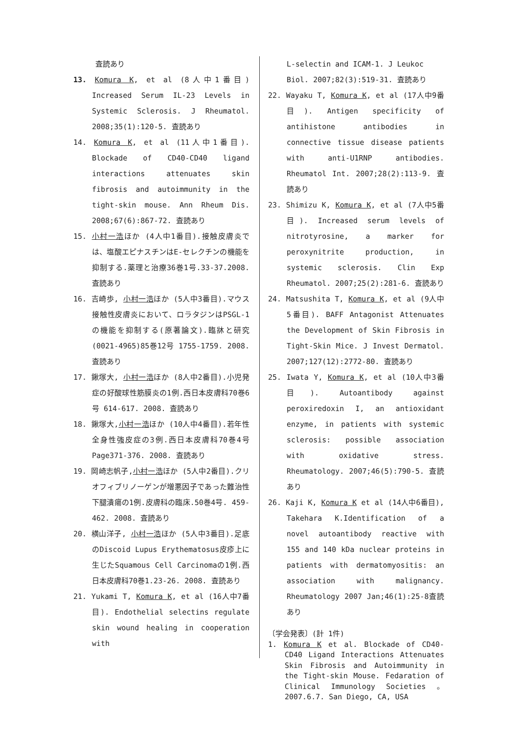査読あり
13. Komura K, et al (8人中1番目) Increased Serum IL-23 Levels in Systemic Sclerosis. J Rheumatol. 2008;35(1):120-5. 査読あり
14. Komura K, et al (11人中1番目). Blockade of CD40-CD40 ligand interactions attenuates skin fibrosis and autoimmunity in the tight-skin mouse. Ann Rheum Dis. 2008;67(6):867-72. 査読あり
15. 小村一浩ほか (4人中1番目).接触皮膚炎では、塩酸エピナスチンはE-セレクチンの機能を抑制する.薬理と治療36巻1号.33-37.2008.査読あり
16. 吉崎歩, 小村一浩ほか (5人中3番目).マウス接触性皮膚炎において、ロラタジンはPSGL-1の機能を抑制する(原著論文).臨牀と研究(0021-4965)85巻12号 1755-1759. 2008. 査読あり
17. 鍬塚大, 小村一浩ほか (8人中2番目).小児発症の好酸球性筋膜炎の1例.西日本皮膚科70巻6号 614-617. 2008. 査読あり
18. 鍬塚大,小村一浩ほか (10人中4番目).若年性全身性強皮症の3例.西日本皮膚科70巻4号 Page371-376. 2008. 査読あり
19. 岡崎志帆子,小村一浩ほか (5人中2番目).クリオフィブリノーゲンが増悪因子であった難治性下腿潰瘍の1例.皮膚科の臨床.50巻4号. 459-462. 2008. 査読あり
20. 横山洋子, 小村一浩ほか (5人中3番目).足底のDiscoid Lupus Erythematosus皮疹上に生じたSquamous Cell Carcinomaの1例.西日本皮膚科70巻1.23-26. 2008. 査読あり
21. Yukami T, Komura K, et al (16人中7番目). Endothelial selectins regulate skin wound healing in cooperation with
L-selectin and ICAM-1. J Leukoc Biol. 2007;82(3):519-31. 査読あり
22. Wayaku T, Komura K, et al (17人中9番目). Antigen specificity of antihistone antibodies in connective tissue disease patients with anti-U1RNP antibodies. Rheumatol Int. 2007;28(2):113-9. 査読あり
23. Shimizu K, Komura K, et al (7人中5番目). Increased serum levels of nitrotyrosine, a marker for peroxynitrite production, in systemic sclerosis. Clin Exp Rheumatol. 2007;25(2):281-6. 査読あり
24. Matsushita T, Komura K, et al (9人中5番目). BAFF Antagonist Attenuates the Development of Skin Fibrosis in Tight-Skin Mice. J Invest Dermatol. 2007;127(12):2772-80. 査読あり
25. Iwata Y, Komura K, et al (10人中3番目). Autoantibody against peroxiredoxin I, an antioxidant enzyme, in patients with systemic sclerosis: possible association with oxidative stress. Rheumatology. 2007;46(5):790-5. 査読あり
26. Kaji K, Komura K et al (14人中6番目), Takehara K.Identification of a novel autoantibody reactive with 155 and 140 kDa nuclear proteins in patients with dermatomyositis: an association with malignancy. Rheumatology 2007 Jan;46(1):25-8査読あり
〔学会発表〕(計 1件)
1. Komura K et al. Blockade of CD40-CD40 Ligand Interactions Attenuates Skin Fibrosis and Autoimmunity in the Tight-skin Mouse. Fedaration of Clinical Immunology Societies 。2007.6.7. San Diego, CA, USA